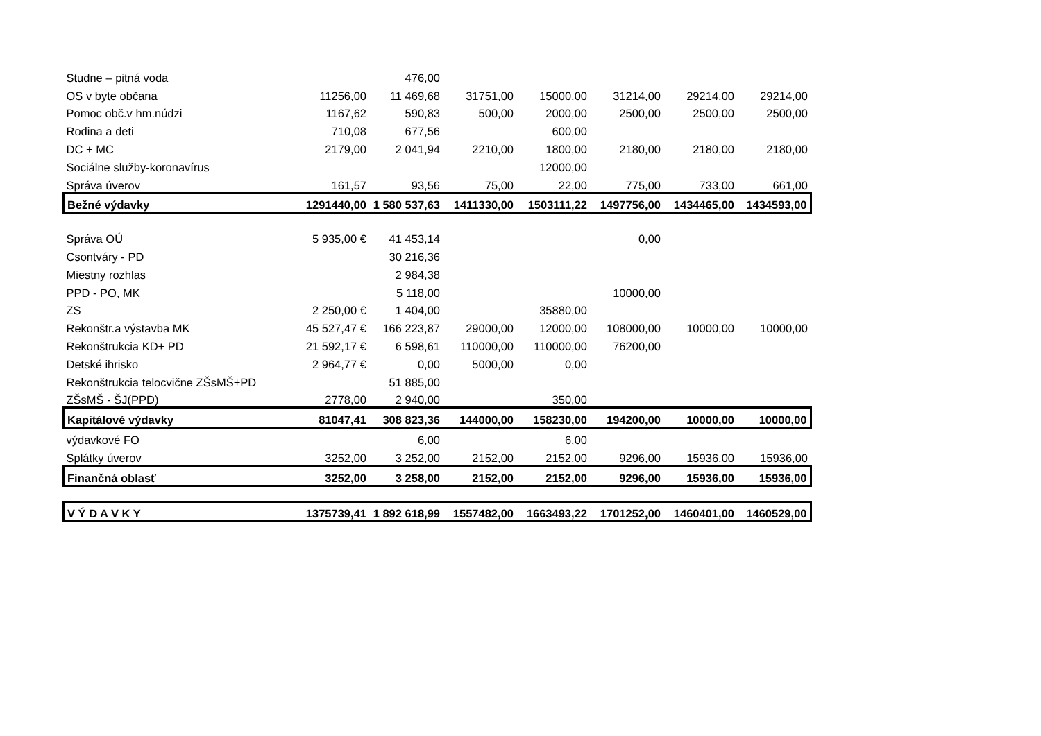| Studne – pitná voda | | 476,00 | | | | | |
| OS v byte občana | 11256,00 | 11 469,68 | 31751,00 | 15000,00 | 31214,00 | 29214,00 | 29214,00 |
| Pomoc obč.v hm.núdzi | 1167,62 | 590,83 | 500,00 | 2000,00 | 2500,00 | 2500,00 | 2500,00 |
| Rodina a deti | 710,08 | 677,56 | | 600,00 | | | |
| DC + MC | 2179,00 | 2 041,94 | 2210,00 | 1800,00 | 2180,00 | 2180,00 | 2180,00 |
| Sociálne služby-koronavírus | | | | 12000,00 | | | |
| Správa úverov | 161,57 | 93,56 | 75,00 | 22,00 | 775,00 | 733,00 | 661,00 |
| Bežné výdavky | 1291440,00 | 1 580 537,63 | 1411330,00 | 1503111,22 | 1497756,00 | 1434465,00 | 1434593,00 |
| Správa OÚ | 5 935,00 € | 41 453,14 | | | 0,00 | | |
| Csontváry - PD | | 30 216,36 | | | | | |
| Miestny rozhlas | | 2 984,38 | | | | | |
| PPD - PO, MK | | 5 118,00 | | | 10000,00 | | |
| ZS | 2 250,00 € | 1 404,00 | | 35880,00 | | | |
| Rekonštr.a výstavba MK | 45 527,47 € | 166 223,87 | 29000,00 | 12000,00 | 108000,00 | 10000,00 | 10000,00 |
| Rekonštrukcia KD+ PD | 21 592,17 € | 6 598,61 | 110000,00 | 110000,00 | 76200,00 | | |
| Detské ihrisko | 2 964,77 € | 0,00 | 5000,00 | 0,00 | | | |
| Rekonštrukcia telocvične ZŠsMŠ+PD | | 51 885,00 | | | | | |
| ZŠsMŠ - ŠJ(PPD) | 2778,00 | 2 940,00 | | 350,00 | | | |
| Kapitálové výdavky | 81047,41 | 308 823,36 | 144000,00 | 158230,00 | 194200,00 | 10000,00 | 10000,00 |
| výdavkové FO | | 6,00 | | 6,00 | | | |
| Splátky úverov | 3252,00 | 3 252,00 | 2152,00 | 2152,00 | 9296,00 | 15936,00 | 15936,00 |
| Finančná oblasť | 3252,00 | 3 258,00 | 2152,00 | 2152,00 | 9296,00 | 15936,00 | 15936,00 |
| V Ý D A V K Y | 1375739,41 | 1 892 618,99 | 1557482,00 | 1663493,22 | 1701252,00 | 1460401,00 | 1460529,00 |